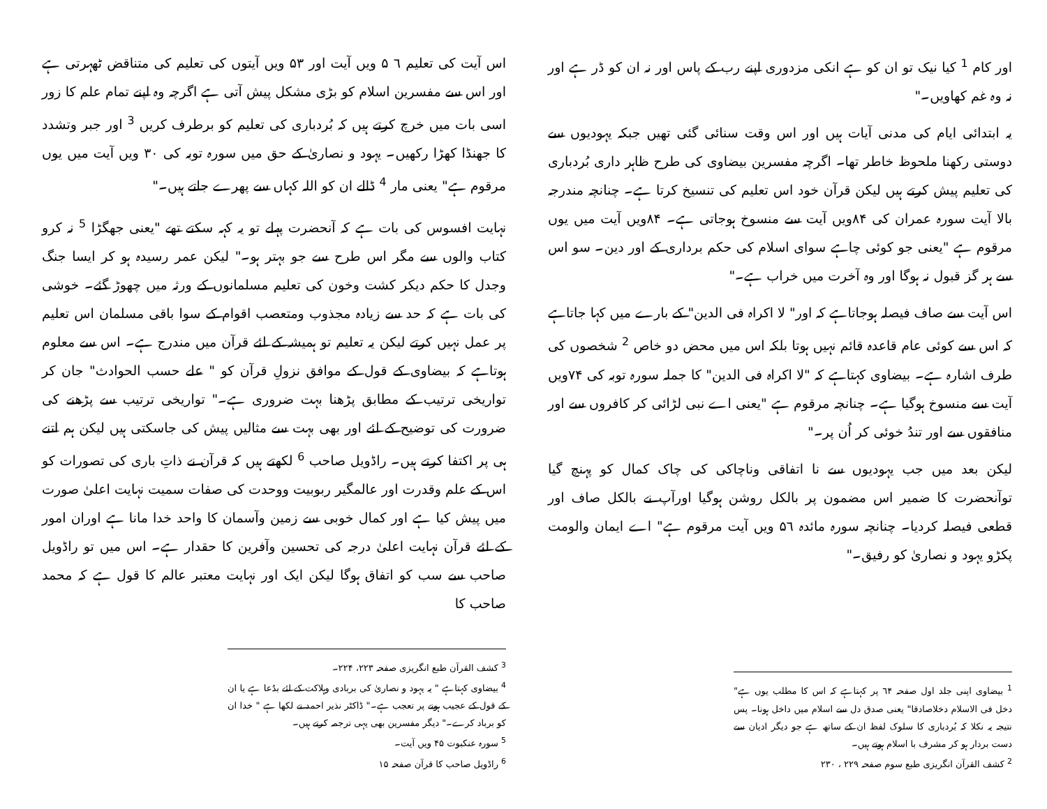اور کام <sup>1</sup> کیا نیک تو ان کو ہے انکی مزدوری اپنے رب کے پاس اور نہ ان کو ڈر ہے اور نہ وہ غم کھاویں۔"
یہ ابتدائی ایام کی مدنی آیات ہیں اور اس وقت سنائی گئی تھیں جبکہ یہودیوں سے دوستی رکھنا ملحوظ خاطر تھا۔ اگرچہ مفسرین بیضاوی کی طرح ظاہر داری بُردباری کی تعلیم پیش کرتے ہیں لیکن قرآن خود اس تعلیم کی تنسیخ کرتا ہے۔ چنانچہ مندرجہ بالا آیت سورہ عمران کی ۸۴ویں آیت سے منسوخ ہوجاتی ہے۔ ۸۴ویں آیت میں یوں مرقوم ہے "یعنی جو کوئی چاہے سوای اسلام کی حکم برداری کے اور دین۔ سو اس سے ہر گز قبول نہ ہوگا اور وہ آخرت میں خراب ہے۔"
اس آیت سے صاف فیصلہ ہوجاتاہے کہ اور" لا اکراہ فی الدین" کے بارے میں کہا جاتاہے کہ اس سے کوئی عام قاعدہ قائم نہیں ہوتا بلکہ اس میں محض دو خاص <sup>2</sup> شخصوں کی طرف اشارہ ہے۔ بیضاوی کہتاہے کہ "لا اکراہ فی الدین" کا جملہ سورہ توبہ کی ۷۴ویں آیت سے منسوخ ہوگیا ہے۔ چنانچہ مرقوم ہے "یعنی اے نبی لڑائی کر کافروں سے اور منافقوں سے اور تندُ خوئی کر اُن پر۔"
لیکن بعد میں جب یہودیوں سے نا اتفاقی وناچاکی کی چاک کمال کو پہنچ گیا توآنحضرت کا ضمیر اس مضمون پر بالکل روشن ہوگیا اورآپ نے بالکل صاف اور قطعی فیصلہ کردیا۔ چنانچہ سورہ مائدہ ۵٦ ویں آیت مرقوم ہے" اے ایمان والومت پکڑو یہود و نصاریٰ کو رفیق۔"
<sup>1</sup> بیضاوی اپنی جلد اول صفحہ ٦۴ پر کہتاہے کہ اس کا مطلب یوں ہے" دخل فی الاسلام دخلاصادقا" یعنی صدق دل سے اسلام میں داخل ہونا۔ پس نتیجہ یہ نکلا کہ بُردباری کا سلوک لفظ ان کے ساتھ ہے جو دیگر ادیان سے دست بردار ہو کر مشرف با اسلام ہوتے ہیں۔
<sup>2</sup> کشف القرآن انگریزی طبع سوم صفحہ ۲۲۹ ، ۲۳۰
اس آیت کی تعلیم ٦ ۵ ویں آیت اور ۵۳ ویں آیتوں کی تعلیم کی متناقض ٹھہرتی ہے اور اس سے مفسرین اسلام کو بڑی مشکل پیش آتی ہے اگرچہ وہ اپنے تمام علم کا زور اسی بات میں خرچ کرتے ہیں کہ بُردباری کی تعلیم کو برطرف کریں <sup>3</sup> اور جبر وتشدد کا جھنڈا کھڑا رکھیں۔ یہود و نصاریٰ کے حق میں سورہ توبہ کی ۳۰ ویں آیت میں یوں مرقوم ہے" یعنی مار <sup>4</sup> ڈالے ان کو اللہ کہاں سے پھرے جاتے ہیں۔"
نہایت افسوس کی بات ہے کہ آنحضرت پہلے تو یہ کہہ سکتے تھے "یعنی جھگڑا <sup>5</sup> نہ کرو کتاب والوں سے مگر اس طرح سے جو بہتر ہو۔" لیکن عمر رسیدہ ہو کر ایسا جنگ وجدل کا حکم دیکر کشت وخون کی تعلیم مسلمانوں کے ورثہ میں چھوڑ گئے۔ خوشی کی بات ہے کہ حد سے زیادہ مجذوب ومتعصب اقوام کے سوا باقی مسلمان اس تعلیم پر عمل نہیں کرتے لیکن یہ تعلیم تو ہمیشہ کے لئے قرآن میں مندرج ہے۔ اس سے معلوم ہوتاہے کہ بیضاوی کے قول کے موافق نزولِ قرآن کو " علے حسب الحوادث" جان کر تواریخی ترتیب کے مطابق پڑھنا بہت ضروری ہے۔" تواریخی ترتیب سے پڑھنے کی ضرورت کی توضیح کے لئے اور بھی بہت سے مثالیں پیش کی جاسکتی ہیں لیکن ہم اتنے ہی پر اکتفا کرتے ہیں۔ راڈویل صاحب <sup>6</sup> لکھتے ہیں کہ قرآن نے ذاتِ باری کی تصورات کو اس کے علم وقدرت اور عالمگیر ربوبیت ووحدت کی صفات سمیت نہایت اعلیٰ صورت میں پیش کیا ہے اور کمال خوبی سے زمین وآسمان کا واحد خدا مانا ہے اوران امور کے لئے قرآن نہایت اعلیٰ درجہ کی تحسین وآفرین کا حقدار ہے۔ اس میں تو راڈویل صاحب سے سب کو اتفاق ہوگا لیکن ایک اور نہایت معتبر عالم کا قول ہے کہ محمد صاحب کا
<sup>3</sup> کشف القرآن طبع انگریزی صفحہ ۲۲۳، ۲۲۴۔
<sup>4</sup> بیضاوی کہتاہے " یہ یہود و نصاریٰ کی بربادی وہلاکت کے لئے بدُعا ہے یا ان کے قول کے عجیب ہونے پر تعجب ہے۔" ڈاکٹر نذیر احمد نے لکھا ہے " خدا ان کو برباد کرے۔" دیگر مفسرین بھی یہی ترجمہ کرتے ہیں۔
<sup>5</sup> سورہ عنکبوت ۴۵ ویں آیت۔
<sup>6</sup> راڈویل صاحب کا قرآن صفحہ ۱۵